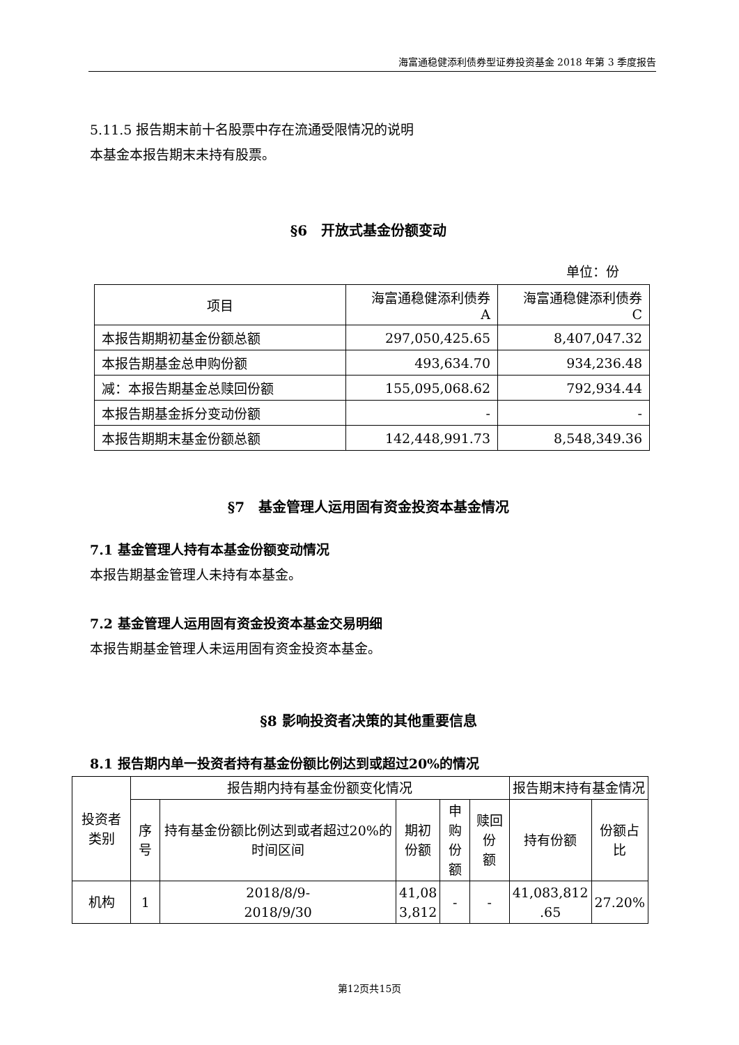海富通稳健添利债券型证券投资基金 2018 年第 3 季度报告
5.11.5 报告期末前十名股票中存在流通受限情况的说明
本基金本报告期末未持有股票。
§6　开放式基金份额变动
单位：份
| 项目 | 海富通稳健添利债券 A | 海富通稳健添利债券 C |
| 本报告期期初基金份额总额 | 297,050,425.65 | 8,407,047.32 |
| 本报告期基金总申购份额 | 493,634.70 | 934,236.48 |
| 减：本报告期基金总赎回份额 | 155,095,068.62 | 792,934.44 |
| 本报告期基金拆分变动份额 | - | - |
| 本报告期期末基金份额总额 | 142,448,991.73 | 8,548,349.36 |
§7　基金管理人运用固有资金投资本基金情况
7.1 基金管理人持有本基金份额变动情况
本报告期基金管理人未持有本基金。
7.2 基金管理人运用固有资金投资本基金交易明细
本报告期基金管理人未运用固有资金投资本基金。
§8 影响投资者决策的其他重要信息
8.1 报告期内单一投资者持有基金份额比例达到或超过20%的情况
| 投资者 类别 | 报告期内持有基金份额变化情况 | | | | | 报告期末持有基金情况 | |
| | 序号 | 持有基金份额比例达到或者超过20%的时间区间 | 期初 份额 | 申购 份额 | 赎回份 额 | 持有份额 | 份额占 比 |
| 机构 | 1 | 2018/8/9- 2018/9/30 | 41,08 3,812 | - | - | 41,083,812 .65 | 27.20% |
第12页共15页